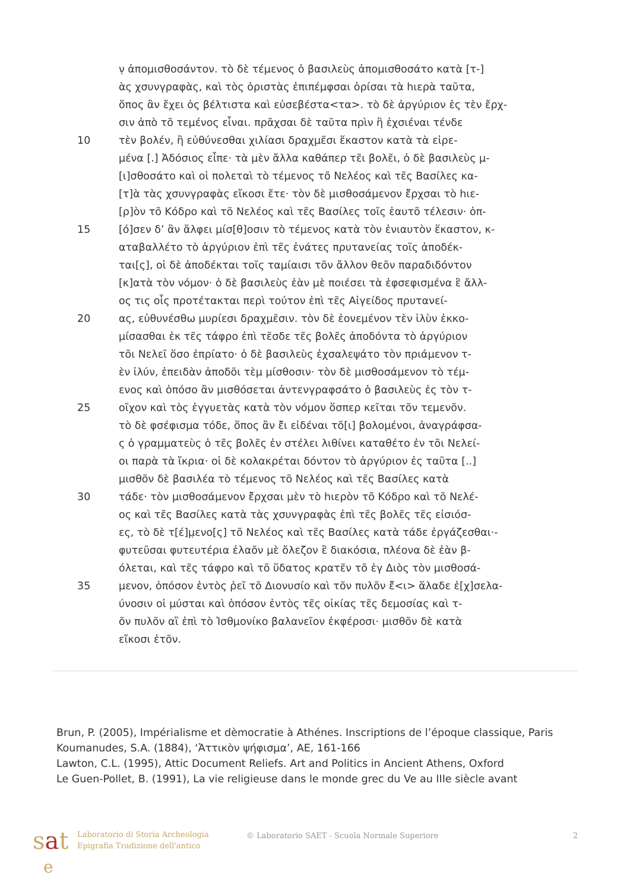ν̣ ἀπομισθοσάντον. τὸ δὲ τέμενος ὁ βασιλεὺς ἀπομισθοσάτο κατὰ [τ-]
ὰς χσυνγραφὰς, καὶ τὸς ὁριστὰς ἐπιπέμφσαι ὁρίσαι τὰ hιερὰ ταῦτα,
ὅπος ἂν ἔχει ὁς βέλτιστα καὶ εὐσεβέστα<τα>. τὸ δὲ ἀργύριον ἐς τὲν ἔρχ-
σιν ἀπὸ τõ τεμένος εἶναι. πρᾶχσαι δὲ ταῦτα πρὶν ἢ ἐχσιέναι τένδε
10 τὲν βολέν, ἢ εὐθύνεσθαι χιλίασι δραχμε͂σι ἕκαστον κατὰ τὰ εἰρε-
μένα [.] Ἀδόσιος εἶπε· τὰ μὲν ἄλλα καθάπερ τε͂ι βολε͂ι, ὁ δὲ βασιλεὺς μ-
[ι]σθοσάτο καὶ οἱ πολεταὶ τὸ τέμενος τõ Νελέος καὶ τε͂ς Βασίλες κα-
[τ]ὰ τὰς χσυνγραφὰς εἴκοσι ἔτε· τὸν δὲ μισθοσάμενον ἔ͂ρχσαι τὸ hιε-
[ρ]ὸν τõ Κόδρο καὶ τõ Νελέος καὶ τε͂ς Βασίλες τοῖς ἑαυτõ τέλεσιν· ὁπ-
15 [ό]σεν δ’ ἂν ἄλφει μίσ[θ]οσιν τὸ τέμενος κατὰ τὸν ἐνιαυτὸν ἕκαστον, κ-
αταβαλλέτο τὸ ἀργύριον ἐπὶ τε͂ς ἐνάτες πρυτανείας τοῖς ἀποδέκ-
ται[ς], οἱ δὲ ἀποδέκται τοῖς ταμίαισι τõν ἄλλον θεõν παραδιδόντον
[κ]ατὰ τὸν νόμον· ὁ δὲ βασιλεὺς ἐὰν μὲ ποιέσει τὰ ἐφσεφισμένα ἒ ἄλλ-
ος τις οἷς προτέτακται περὶ τούτον ἐπὶ τε͂ς Αἰγείδος πρυτανεί-
20 ας, εὐθυνέσθω μυρίεσι δραχμε͂σιν. τὸν δὲ ἐονεμένον τὲν ἰλὺν ἐκκο-
μίσασθαι ἐκ τε͂ς τάφρο ἐπὶ τε͂σδε τε͂ς βολε͂ς ἀποδόντα τὸ ἀργύριον
τõι Νελεῖ ὅσο ἐπρίατο· ὁ δὲ βασιλεὺς ἐχσαλεψάτο τὸν πριάμενον τ-
ὲν ἰλύν, ἐπειδὰν ἀποδõι τὲμ μίσθοσιν· τὸν δὲ μισθοσάμενον τὸ τέμ-
ενος καὶ ὁπόσο ἂν μισθόσεται ἀντενγραφσάτο ὁ βασιλεὺς ἐς τὸν τ-
25 οῖχον καὶ τὸς ἐγγυετὰς κατὰ τὸν νόμον ὅσπερ κεῖται τõν τεμενõν.
τὸ δὲ φσέφισμα τόδε, ὅπος ἂν ἔ͂ι εἰδέναι τõ[ι] βολομένοι, ἀναγράφσα-
ς ὁ γραμματεὺς ὁ τε͂ς βολε͂ς ἐν στέλει λιθίνει καταθέτο ἐν τõι Νελεί-
οι παρὰ τὰ ἴκρια· οἱ δὲ κολακρέται δόντον τὸ ἀργύριον ἐς ταῦτα [..]
μισθõν δὲ βασιλέα τὸ τέμενος τõ Νελέος καὶ τε͂ς Βασίλες κατὰ
30 τάδε· τὸν μισθοσάμενον ἔ͂ρχσαι μὲν τὸ hιερὸν τõ Κόδρο καὶ τõ Νελέ-
ος καὶ τε͂ς Βασίλες κατὰ τὰς χσυνγραφὰς ἐπὶ τε͂ς βολε͂ς τε͂ς εἰσιόσ-
ες, τὸ δὲ τ[έ]μ̣ενο[ς] τõ Νελέος καὶ τε͂ς Βασίλες κατὰ τάδε ἐργάζεσθαι·-
φυτεῦσαι φυτευτέρια ἐλαõν μὲ ὄλεζον ἒ διακόσια, πλέονα δὲ ἐὰν β-
όλεται, καὶ τε͂ς τάφρο καὶ τõ ὕδατος κρατε͂ν τõ ἐγ Διὸς τὸν μισθοσά-
35 μενον, ὁπόσον ἐντὸς ῥεῖ τõ Διονυσίο καὶ τõν πυλõν ἔ͂<ι> ἅλαδε ἐ[χ]σελα-
ύνοσιν οἱ μύσται καὶ ὁπόσον ἐντὸς τε͂ς οἰκίας τε͂ς δεμοσίας καὶ τ-
õν πυλõν αἳ ἐπὶ τὸ Ἰσθμονίκο βαλανεῖον ἐκφέροσι· μισθõν δὲ κατὰ
εἴκοσι ἐτõν.
Brun, P. (2005), Impérialisme et dèmocratie à Athénes. Inscriptions de l’époque classique, Paris
Koumanudes, S.A. (1884), ‘Ἀττικὸν ψήφισμα’, AE, 161-166
Lawton, C.L. (1995), Attic Document Reliefs. Art and Politics in Ancient Athens, Oxford
Le Guen-Pollet, B. (1991), La vie religieuse dans le monde grec du Ve au IIIe siècle avant
sat
e
Laboratorio di Storia Archeologia
Epigrafia Tradizione dell'antico
© Laboratorio SAET - Scuola Normale Superiore 2